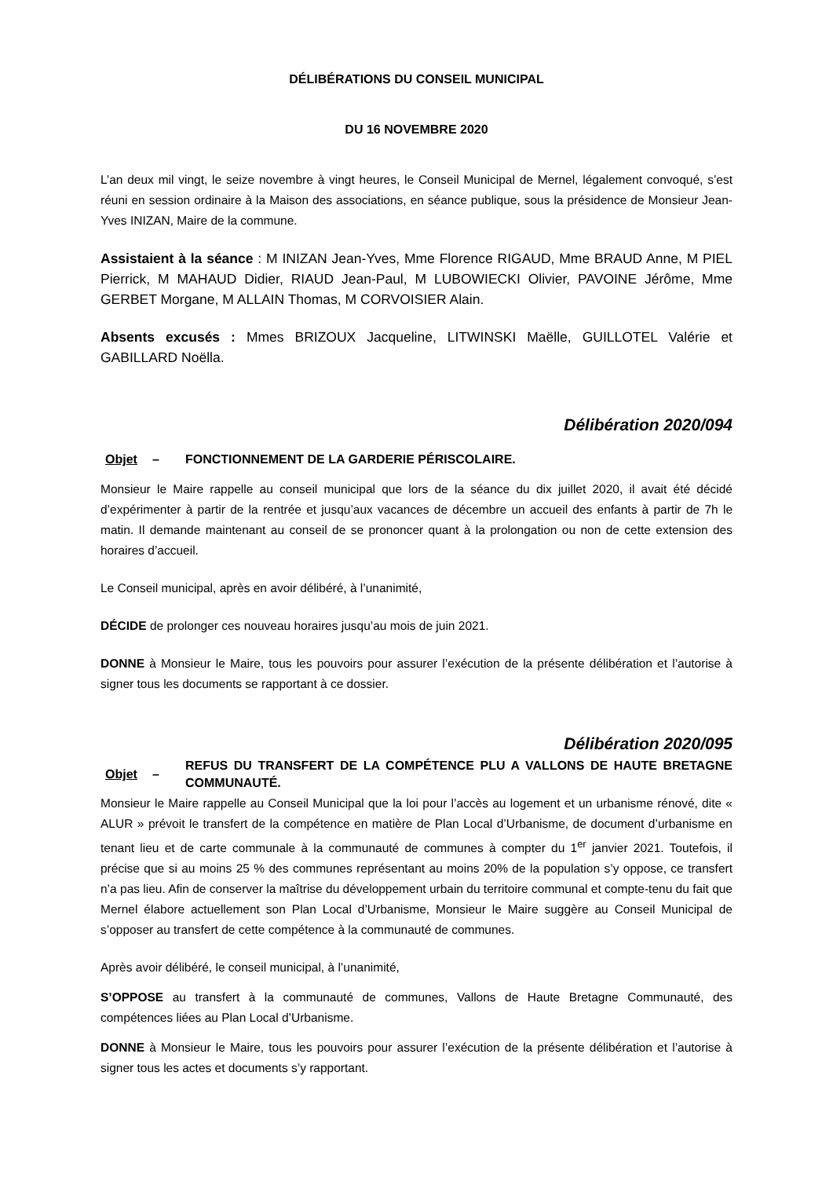DÉLIBÉRATIONS DU CONSEIL MUNICIPAL
DU 16 NOVEMBRE 2020
L’an deux mil vingt, le seize novembre à vingt heures, le Conseil Municipal de Mernel, légalement convoqué, s’est réuni en session ordinaire à la Maison des associations, en séance publique, sous la présidence de Monsieur Jean-Yves INIZAN, Maire de la commune.
Assistaient à la séance : M INIZAN Jean-Yves, Mme Florence RIGAUD, Mme BRAUD Anne, M PIEL Pierrick, M MAHAUD Didier, RIAUD Jean-Paul, M LUBOWIECKI Olivier, PAVOINE Jérôme, Mme GERBET Morgane, M ALLAIN Thomas, M CORVOISIER Alain.
Absents excusés : Mmes BRIZOUX Jacqueline, LITWINSKI Maëlle, GUILLOTEL Valérie et GABILLARD Noëlla.
Délibération 2020/094
Objet – FONCTIONNEMENT DE LA GARDERIE PÉRISCOLAIRE.
Monsieur le Maire rappelle au conseil municipal que lors de la séance du dix juillet 2020, il avait été décidé d’expérimenter à partir de la rentrée et jusqu’aux vacances de décembre un accueil des enfants à partir de 7h le matin. Il demande maintenant au conseil de se prononcer quant à la prolongation ou non de cette extension des horaires d’accueil.
Le Conseil municipal, après en avoir délibéré, à l’unanimité,
DÉCIDE de prolonger ces nouveau horaires jusqu’au mois de juin 2021.
DONNE à Monsieur le Maire, tous les pouvoirs pour assurer l’exécution de la présente délibération et l’autorise à signer tous les documents se rapportant à ce dossier.
Délibération 2020/095
Objet – REFUS DU TRANSFERT DE LA COMPÉTENCE PLU A VALLONS DE HAUTE BRETAGNE COMMUNAUTÉ.
Monsieur le Maire rappelle au Conseil Municipal que la loi pour l’accès au logement et un urbanisme rénové, dite « ALUR » prévoit le transfert de la compétence en matière de Plan Local d’Urbanisme, de document d’urbanisme en tenant lieu et de carte communale à la communauté de communes à compter du 1<sup>er</sup> janvier 2021. Toutefois, il précise que si au moins 25 % des communes représentant au moins 20% de la population s’y oppose, ce transfert n’a pas lieu. Afin de conserver la maîtrise du développement urbain du territoire communal et compte-tenu du fait que Mernel élabore actuellement son Plan Local d’Urbanisme, Monsieur le Maire suggère au Conseil Municipal de s’opposer au transfert de cette compétence à la communauté de communes.
Après avoir délibéré, le conseil municipal, à l’unanimité,
S’OPPOSE au transfert à la communauté de communes, Vallons de Haute Bretagne Communauté, des compétences liées au Plan Local d’Urbanisme.
DONNE à Monsieur le Maire, tous les pouvoirs pour assurer l’exécution de la présente délibération et l’autorise à signer tous les actes et documents s’y rapportant.